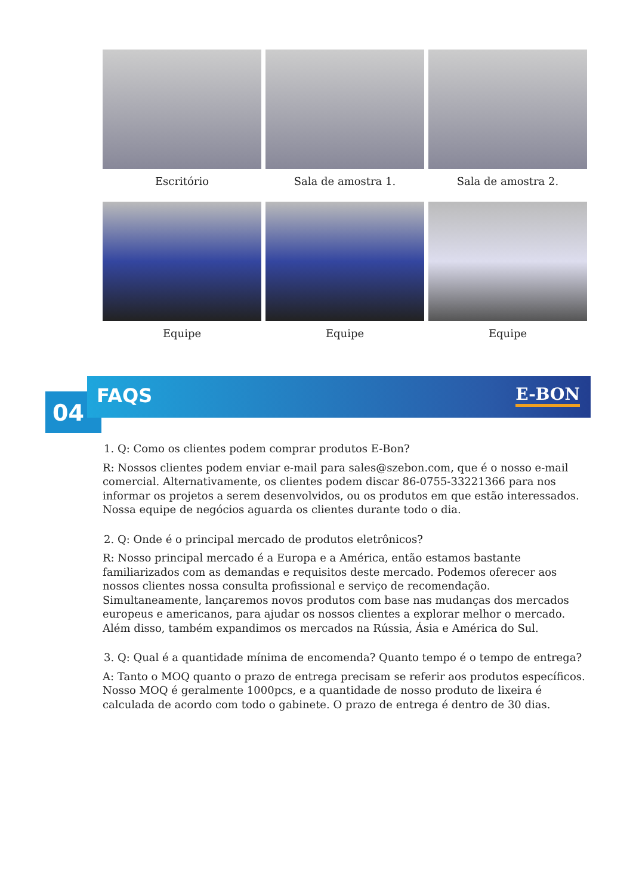Escritório
Sala de amostra 1.
Sala de amostra 2.
Equipe
Equipe
Equipe
04
FAQS E-BON
1. Q: Como os clientes podem comprar produtos E-Bon?
R: Nossos clientes podem enviar e-mail para sales@szebon.com, que é o nosso e-mail comercial. Alternativamente, os clientes podem discar 86-0755-33221366 para nos informar os projetos a serem desenvolvidos, ou os produtos em que estão interessados. Nossa equipe de negócios aguarda os clientes durante todo o dia.
2. Q: Onde é o principal mercado de produtos eletrônicos?
R: Nosso principal mercado é a Europa e a América, então estamos bastante familiarizados com as demandas e requisitos deste mercado. Podemos oferecer aos nossos clientes nossa consulta profissional e serviço de recomendação. Simultaneamente, lançaremos novos produtos com base nas mudanças dos mercados europeus e americanos, para ajudar os nossos clientes a explorar melhor o mercado. Além disso, também expandimos os mercados na Rússia, Ásia e América do Sul.
3. Q: Qual é a quantidade mínima de encomenda? Quanto tempo é o tempo de entrega?
A: Tanto o MOQ quanto o prazo de entrega precisam se referir aos produtos específicos. Nosso MOQ é geralmente 1000pcs, e a quantidade de nosso produto de lixeira é calculada de acordo com todo o gabinete. O prazo de entrega é dentro de 30 dias.